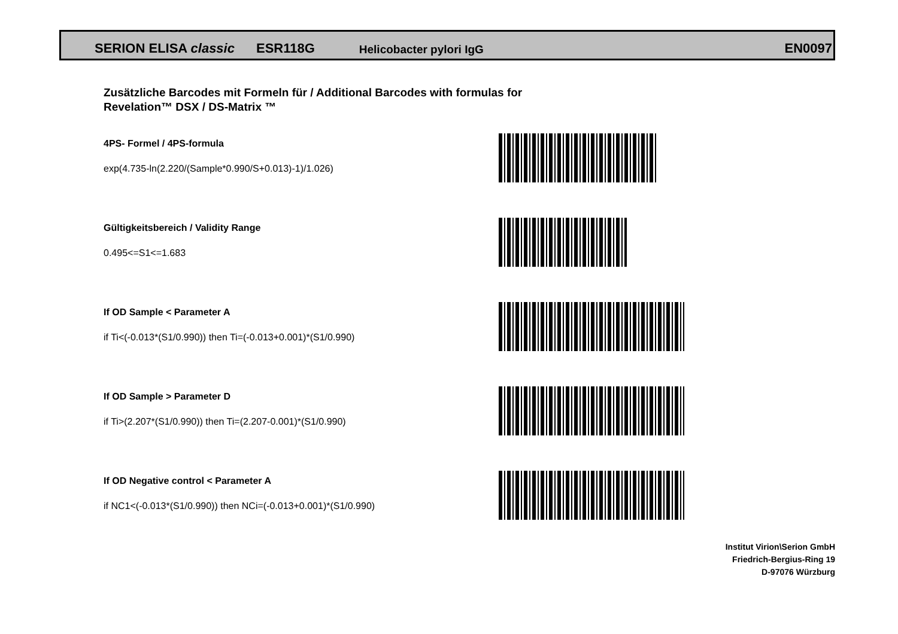SERION ELISA classic ESR118G Helicobacter pylori IgG EN0097
Zusätzliche Barcodes mit Formeln für / Additional Barcodes with formulas for
Revelation™ DSX / DS-Matrix ™
4PS- Formel / 4PS-formula
exp(4.735-ln(2.220/(Sample*0.990/S+0.013)-1)/1.026)
Gültigkeitsbereich / Validity Range
0.495<=S1<=1.683
If OD Sample < Parameter A
if Ti<(-0.013*(S1/0.990)) then Ti=(-0.013+0.001)*(S1/0.990)
If OD Sample > Parameter D
if Ti>(2.207*(S1/0.990)) then Ti=(2.207-0.001)*(S1/0.990)
If OD Negative control < Parameter A
if NC1<(-0.013*(S1/0.990)) then NCi=(-0.013+0.001)*(S1/0.990)
Institut Virion\Serion GmbH
Friedrich-Bergius-Ring 19
D-97076 Würzburg